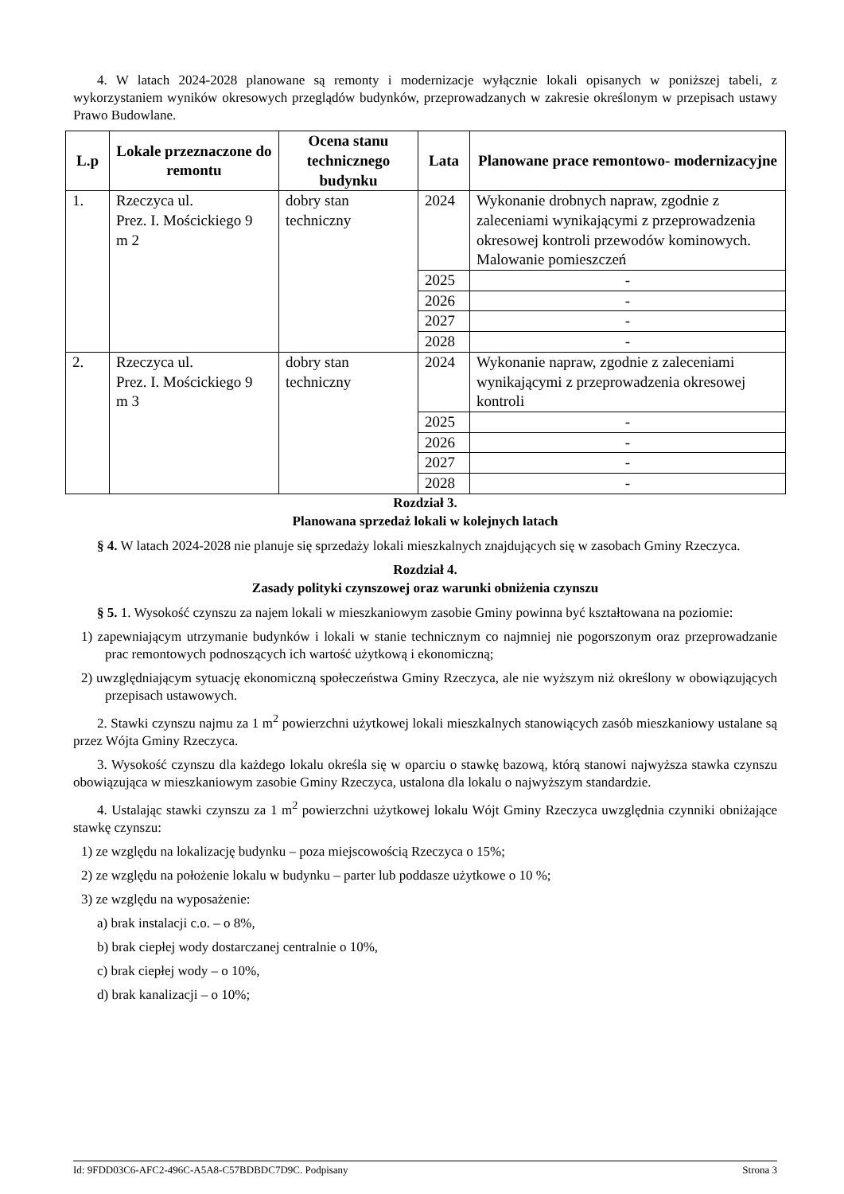4. W latach 2024-2028 planowane są remonty i modernizacje wyłącznie lokali opisanych w poniższej tabeli, z wykorzystaniem wyników okresowych przeglądów budynków, przeprowadzanych w zakresie określonym w przepisach ustawy Prawo Budowlane.
| L.p | Lokale przeznaczone do remontu | Ocena stanu technicznego budynku | Lata | Planowane prace remontowo- modernizacyjne |
| --- | --- | --- | --- | --- |
| 1. | Rzeczyca ul. Prez. I. Mościckiego 9 m 2 | dobry stan techniczny | 2024 | Wykonanie drobnych napraw, zgodnie z zaleceniami wynikającymi z przeprowadzenia okresowej kontroli przewodów kominowych. Malowanie pomieszczeń |
| | | | 2025 | - |
| | | | 2026 | - |
| | | | 2027 | - |
| | | | 2028 | - |
| 2. | Rzeczyca ul. Prez. I. Mościckiego 9 m 3 | dobry stan techniczny | 2024 | Wykonanie napraw, zgodnie z zaleceniami wynikającymi z przeprowadzenia okresowej kontroli |
| | | | 2025 | - |
| | | | 2026 | - |
| | | | 2027 | - |
| | | | 2028 | - |
Rozdział 3.
Planowana sprzedaż lokali w kolejnych latach
§ 4. W latach 2024-2028 nie planuje się sprzedaży lokali mieszkalnych znajdujących się w zasobach Gminy Rzeczyca.
Rozdział 4.
Zasady polityki czynszowej oraz warunki obniżenia czynszu
§ 5. 1. Wysokość czynszu za najem lokali w mieszkaniowym zasobie Gminy powinna być kształtowana na poziomie:
1) zapewniającym utrzymanie budynków i lokali w stanie technicznym co najmniej nie pogorszonym oraz przeprowadzanie prac remontowych podnoszących ich wartość użytkową i ekonomiczną;
2) uwzględniającym sytuację ekonomiczną społeczeństwa Gminy Rzeczyca, ale nie wyższym niż określony w obowiązujących przepisach ustawowych.
2. Stawki czynszu najmu za 1 m<sup>2</sup> powierzchni użytkowej lokali mieszkalnych stanowiących zasób mieszkaniowy ustalane są przez Wójta Gminy Rzeczyca.
3. Wysokość czynszu dla każdego lokalu określa się w oparciu o stawkę bazową, którą stanowi najwyższa stawka czynszu obowiązująca w mieszkaniowym zasobie Gminy Rzeczyca, ustalona dla lokalu o najwyższym standardzie.
4. Ustalając stawki czynszu za 1 m<sup>2</sup> powierzchni użytkowej lokalu Wójt Gminy Rzeczyca uwzględnia czynniki obniżające stawkę czynszu:
1) ze względu na lokalizację budynku – poza miejscowością Rzeczyca o 15%;
2) ze względu na położenie lokalu w budynku – parter lub poddasze użytkowe o 10 %;
3) ze względu na wyposażenie:
a) brak instalacji c.o. – o 8%,
b) brak ciepłej wody dostarczanej centralnie o 10%,
c) brak ciepłej wody – o 10%,
d) brak kanalizacji – o 10%;
Id: 9FDD03C6-AFC2-496C-A5A8-C57BDBDC7D9C. Podpisany Strona 3